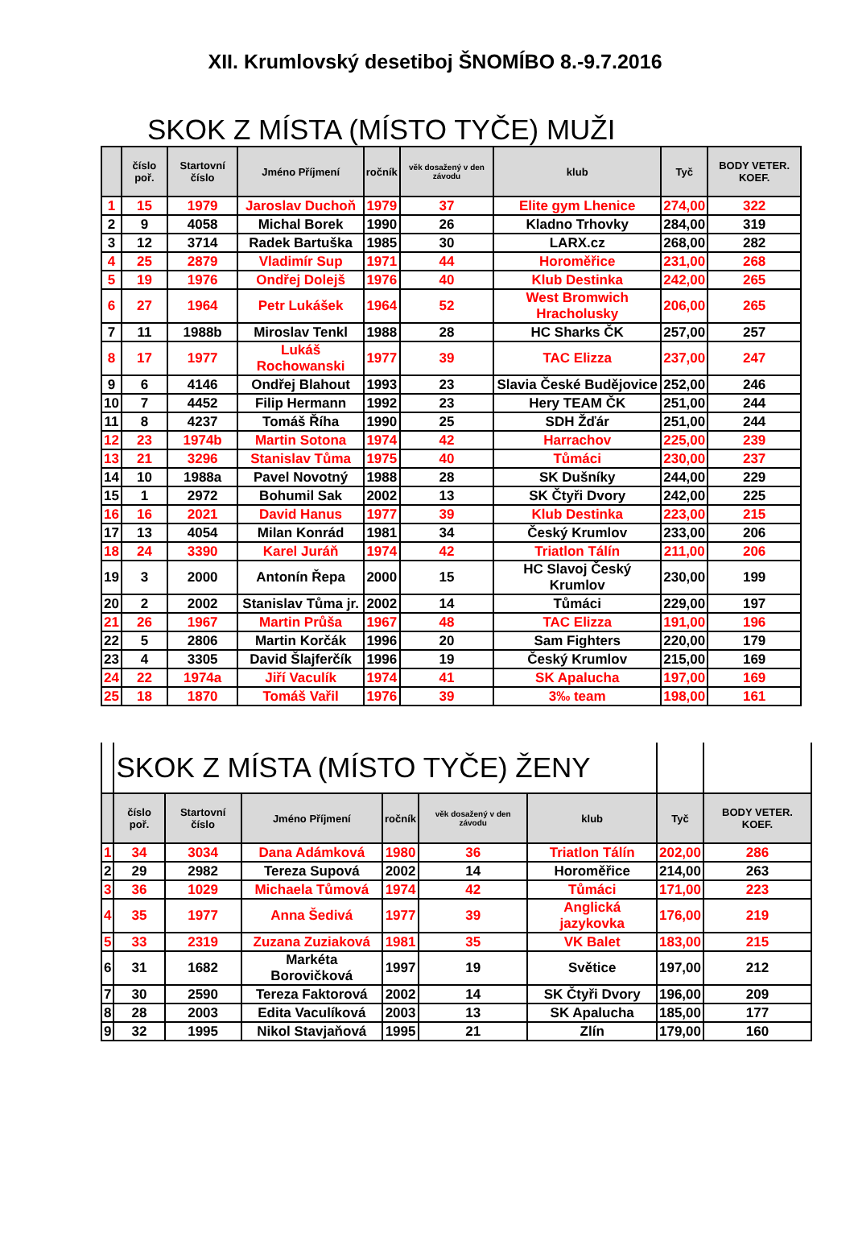XII. Krumlovský desetiboj ŠNOMÍBO 8.-9.7.2016
SKOK Z MÍSTA (MÍSTO TYČE) MUŽI
| | číslo poř. | Startovní číslo | Jméno Příjmení | ročník | věk dosažený v den závodu | klub | Tyč | BODY VETER. KOEF. |
| --- | --- | --- | --- | --- | --- | --- | --- | --- |
| 1 | 15 | 1979 | Jaroslav Duchoň | 1979 | 37 | Elite gym Lhenice | 274,00 | 322 |
| 2 | 9 | 4058 | Michal Borek | 1990 | 26 | Kladno Trhovky | 284,00 | 319 |
| 3 | 12 | 3714 | Radek Bartuška | 1985 | 30 | LARX.cz | 268,00 | 282 |
| 4 | 25 | 2879 | Vladimír Sup | 1971 | 44 | Horoměřice | 231,00 | 268 |
| 5 | 19 | 1976 | Ondřej Dolejš | 1976 | 40 | Klub Destinka | 242,00 | 265 |
| 6 | 27 | 1964 | Petr Lukášek | 1964 | 52 | West Bromwich Hracholusky | 206,00 | 265 |
| 7 | 11 | 1988b | Miroslav Tenkl | 1988 | 28 | HC Sharks ČK | 257,00 | 257 |
| 8 | 17 | 1977 | Lukáš Rochowanski | 1977 | 39 | TAC Elizza | 237,00 | 247 |
| 9 | 6 | 4146 | Ondřej Blahout | 1993 | 23 | Slavia České Budějovice | 252,00 | 246 |
| 10 | 7 | 4452 | Filip Hermann | 1992 | 23 | Hery TEAM ČK | 251,00 | 244 |
| 11 | 8 | 4237 | Tomáš Říha | 1990 | 25 | SDH Žďár | 251,00 | 244 |
| 12 | 23 | 1974b | Martin Sotona | 1974 | 42 | Harrachov | 225,00 | 239 |
| 13 | 21 | 3296 | Stanislav Tůma | 1975 | 40 | Tůmáci | 230,00 | 237 |
| 14 | 10 | 1988a | Pavel Novotný | 1988 | 28 | SK Dušníky | 244,00 | 229 |
| 15 | 1 | 2972 | Bohumil Sak | 2002 | 13 | SK Čtyři Dvory | 242,00 | 225 |
| 16 | 16 | 2021 | David Hanus | 1977 | 39 | Klub Destinka | 223,00 | 215 |
| 17 | 13 | 4054 | Milan Konrád | 1981 | 34 | Český Krumlov | 233,00 | 206 |
| 18 | 24 | 3390 | Karel Juráň | 1974 | 42 | Triatlon Tálín | 211,00 | 206 |
| 19 | 3 | 2000 | Antonín Řepa | 2000 | 15 | HC Slavoj Český Krumlov | 230,00 | 199 |
| 20 | 2 | 2002 | Stanislav Tůma jr. | 2002 | 14 | Tůmáci | 229,00 | 197 |
| 21 | 26 | 1967 | Martin Průša | 1967 | 48 | TAC Elizza | 191,00 | 196 |
| 22 | 5 | 2806 | Martin Korčák | 1996 | 20 | Sam Fighters | 220,00 | 179 |
| 23 | 4 | 3305 | David Šlajferčík | 1996 | 19 | Český Krumlov | 215,00 | 169 |
| 24 | 22 | 1974a | Jiří Vaculík | 1974 | 41 | SK Apalucha | 197,00 | 169 |
| 25 | 18 | 1870 | Tomáš Vařil | 1976 | 39 | 3‰ team | 198,00 | 161 |
| | SKOK Z MÍSTA (MÍSTO TYČE) ŽENY | | | | | | | |
| | číslo poř. | Startovní číslo | Jméno Příjmení | ročník | věk dosažený v den závodu | klub | Tyč | BODY VETER. KOEF. |
| 1 | 34 | 3034 | Dana Adámková | 1980 | 36 | Triatlon Tálín | 202,00 | 286 |
| 2 | 29 | 2982 | Tereza Supová | 2002 | 14 | Horoměřice | 214,00 | 263 |
| 3 | 36 | 1029 | Michaela Tůmová | 1974 | 42 | Tůmáci | 171,00 | 223 |
| 4 | 35 | 1977 | Anna Šedivá | 1977 | 39 | Anglická jazykovka | 176,00 | 219 |
| 5 | 33 | 2319 | Zuzana Zuziaková | 1981 | 35 | VK Balet | 183,00 | 215 |
| 6 | 31 | 1682 | Markéta Borovičková | 1997 | 19 | Světice | 197,00 | 212 |
| 7 | 30 | 2590 | Tereza Faktorová | 2002 | 14 | SK Čtyři Dvory | 196,00 | 209 |
| 8 | 28 | 2003 | Edita Vaculíková | 2003 | 13 | SK Apalucha | 185,00 | 177 |
| 9 | 32 | 1995 | Nikol Stavjaňová | 1995 | 21 | Zlín | 179,00 | 160 |